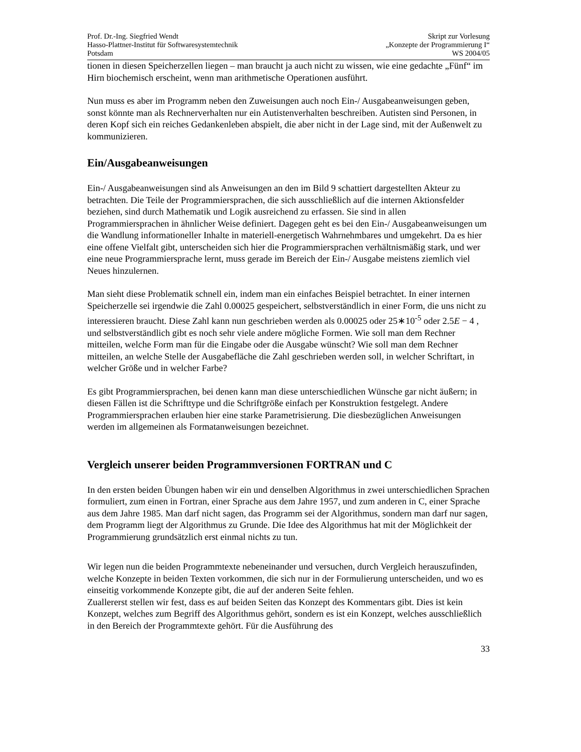Prof. Dr.-Ing. Siegfried Wendt
Hasso-Plattner-Institut für Softwaresystemtechnik
Potsdam
Skript zur Vorlesung
„Konzepte der Programmierung I“
WS 2004/05
tionen in diesen Speicherzellen liegen – man braucht ja auch nicht zu wissen, wie eine gedachte „Fünf“ im Hirn biochemisch erscheint, wenn man arithmetische Operationen ausführt.
Nun muss es aber im Programm neben den Zuweisungen auch noch Ein-/ Ausgabeanweisungen geben, sonst könnte man als Rechnerverhalten nur ein Autistenverhalten beschreiben. Autisten sind Personen, in deren Kopf sich ein reiches Gedankenleben abspielt, die aber nicht in der Lage sind, mit der Außenwelt zu kommunizieren.
Ein/Ausgabeanweisungen
Ein-/ Ausgabeanweisungen sind als Anweisungen an den im Bild 9 schattiert dargestellten Akteur zu betrachten. Die Teile der Programmiersprachen, die sich ausschließlich auf die internen Aktionsfelder beziehen, sind durch Mathematik und Logik ausreichend zu erfassen. Sie sind in allen Programmiersprachen in ähnlicher Weise definiert. Dagegen geht es bei den Ein-/ Ausgabeanweisungen um die Wandlung informationeller Inhalte in materiell-energetisch Wahrnehmbares und umgekehrt. Da es hier eine offene Vielfalt gibt, unterscheiden sich hier die Programmiersprachen verhältnismäßig stark, und wer eine neue Programmiersprache lernt, muss gerade im Bereich der Ein-/ Ausgabe meistens ziemlich viel Neues hinzulernen.
Man sieht diese Problematik schnell ein, indem man ein einfaches Beispiel betrachtet. In einer internen Speicherzelle sei irgendwie die Zahl 0.00025 gespeichert, selbstverständlich in einer Form, die uns nicht zu interessieren braucht. Diese Zahl kann nun geschrieben werden als 0.00025 oder 25∗10<sup>-5</sup> oder 2.5E − 4 , und selbstverständlich gibt es noch sehr viele andere mögliche Formen. Wie soll man dem Rechner mitteilen, welche Form man für die Eingabe oder die Ausgabe wünscht? Wie soll man dem Rechner mitteilen, an welche Stelle der Ausgabefläche die Zahl geschrieben werden soll, in welcher Schriftart, in welcher Größe und in welcher Farbe?
Es gibt Programmiersprachen, bei denen kann man diese unterschiedlichen Wünsche gar nicht äußern; in diesen Fällen ist die Schrifttype und die Schriftgröße einfach per Konstruktion festgelegt. Andere Programmiersprachen erlauben hier eine starke Parametrisierung. Die diesbezüglichen Anweisungen werden im allgemeinen als Formatanweisungen bezeichnet.
Vergleich unserer beiden Programmversionen FORTRAN und C
In den ersten beiden Übungen haben wir ein und denselben Algorithmus in zwei unterschiedlichen Sprachen formuliert, zum einen in Fortran, einer Sprache aus dem Jahre 1957, und zum anderen in C, einer Sprache aus dem Jahre 1985. Man darf nicht sagen, das Programm sei der Algorithmus, sondern man darf nur sagen, dem Programm liegt der Algorithmus zu Grunde. Die Idee des Algorithmus hat mit der Möglichkeit der Programmierung grundsätzlich erst einmal nichts zu tun.
Wir legen nun die beiden Programmtexte nebeneinander und versuchen, durch Vergleich herauszufinden, welche Konzepte in beiden Texten vorkommen, die sich nur in der Formulierung unterscheiden, und wo es einseitig vorkommende Konzepte gibt, die auf der anderen Seite fehlen.
Zuallererst stellen wir fest, dass es auf beiden Seiten das Konzept des Kommentars gibt. Dies ist kein Konzept, welches zum Begriff des Algorithmus gehört, sondern es ist ein Konzept, welches ausschließlich in den Bereich der Programmtexte gehört. Für die Ausführung des
33